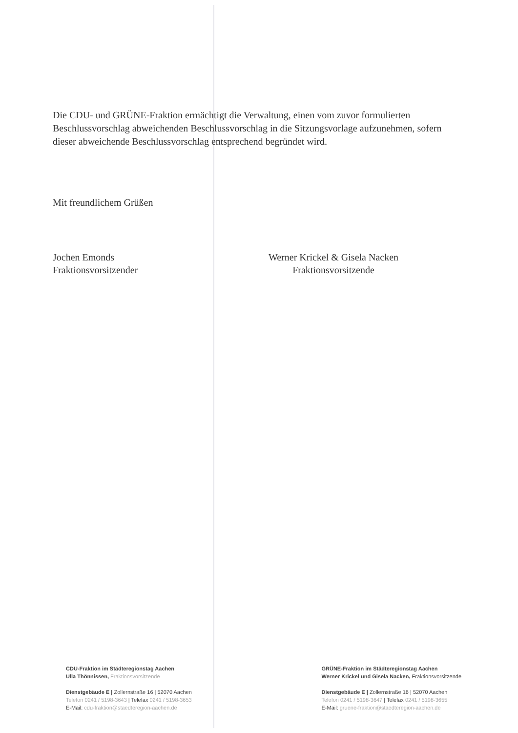Die CDU- und GRÜNE-Fraktion ermächtigt die Verwaltung, einen vom zuvor formulierten Beschlussvorschlag abweichenden Beschlussvorschlag in die Sitzungsvorlage aufzunehmen, sofern dieser abweichende Beschlussvorschlag entsprechend begründet wird.
Mit freundlichem Grüßen
Jochen Emonds
Fraktionsvorsitzender
Werner Krickel & Gisela Nacken
Fraktionsvorsitzende
CDU-Fraktion im Städteregionstag Aachen
Ulla Thönnissen, Fraktionsvorsitzende
Dienstgebäude E | Zollernstraße 16 | 52070 Aachen
Telefon 0241 / 5198-3643 | Telefax 0241 / 5198-3653
E-Mail: cdu-fraktion@staedteregion-aachen.de
GRÜNE-Fraktion im Städteregionstag Aachen
Werner Krickel und Gisela Nacken, Fraktionsvorsitzende
Dienstgebäude E | Zollernstraße 16 | 52070 Aachen
Telefon 0241 / 5198-3647 | Telefax 0241 / 5198-3655
E-Mail: gruene-fraktion@staedteregion-aachen.de